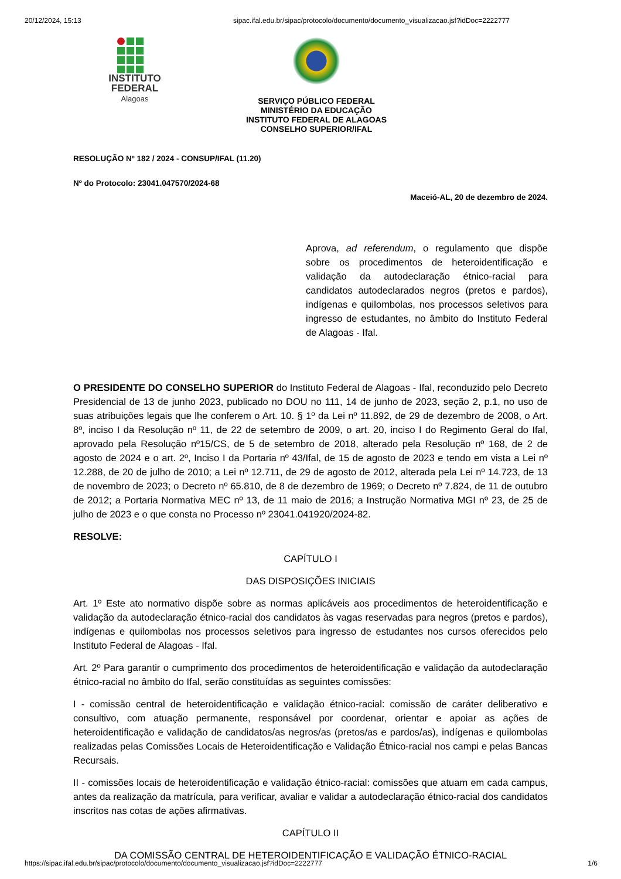20/12/2024, 15:13 sipac.ifal.edu.br/sipac/protocolo/documento/documento_visualizacao.jsf?idDoc=2222777
INSTITUTO
FEDERAL
Alagoas
SERVIÇO PÚBLICO FEDERAL
MINISTÉRIO DA EDUCAÇÃO
INSTITUTO FEDERAL DE ALAGOAS
CONSELHO SUPERIOR/IFAL
RESOLUÇÃO Nº 182 / 2024 - CONSUP/IFAL (11.20)
Nº do Protocolo: 23041.047570/2024-68
Maceió-AL, 20 de dezembro de 2024.
Aprova, ad referendum, o regulamento que dispõe sobre os procedimentos de heteroidentificação e validação da autodeclaração étnico-racial para candidatos autodeclarados negros (pretos e pardos), indígenas e quilombolas, nos processos seletivos para ingresso de estudantes, no âmbito do Instituto Federal de Alagoas - Ifal.
O PRESIDENTE DO CONSELHO SUPERIOR do Instituto Federal de Alagoas - Ifal, reconduzido pelo Decreto Presidencial de 13 de junho 2023, publicado no DOU no 111, 14 de junho de 2023, seção 2, p.1, no uso de suas atribuições legais que lhe conferem o Art. 10. § 1º da Lei nº 11.892, de 29 de dezembro de 2008, o Art. 8º, inciso I da Resolução nº 11, de 22 de setembro de 2009, o art. 20, inciso I do Regimento Geral do Ifal, aprovado pela Resolução nº15/CS, de 5 de setembro de 2018, alterado pela Resolução nº 168, de 2 de agosto de 2024 e o art. 2º, Inciso I da Portaria nº 43/Ifal, de 15 de agosto de 2023 e tendo em vista a Lei nº 12.288, de 20 de julho de 2010; a Lei nº 12.711, de 29 de agosto de 2012, alterada pela Lei nº 14.723, de 13 de novembro de 2023; o Decreto nº 65.810, de 8 de dezembro de 1969; o Decreto nº 7.824, de 11 de outubro de 2012; a Portaria Normativa MEC nº 13, de 11 maio de 2016; a Instrução Normativa MGI nº 23, de 25 de julho de 2023 e o que consta no Processo nº 23041.041920/2024-82.
RESOLVE:
CAPÍTULO I
DAS DISPOSIÇÕES INICIAIS
Art. 1º Este ato normativo dispõe sobre as normas aplicáveis aos procedimentos de heteroidentificação e validação da autodeclaração étnico-racial dos candidatos às vagas reservadas para negros (pretos e pardos), indígenas e quilombolas nos processos seletivos para ingresso de estudantes nos cursos oferecidos pelo Instituto Federal de Alagoas - Ifal.
Art. 2º Para garantir o cumprimento dos procedimentos de heteroidentificação e validação da autodeclaração étnico-racial no âmbito do Ifal, serão constituídas as seguintes comissões:
I - comissão central de heteroidentificação e validação étnico-racial: comissão de caráter deliberativo e consultivo, com atuação permanente, responsável por coordenar, orientar e apoiar as ações de heteroidentificação e validação de candidatos/as negros/as (pretos/as e pardos/as), indígenas e quilombolas realizadas pelas Comissões Locais de Heteroidentificação e Validação Étnico-racial nos campi e pelas Bancas Recursais.
II - comissões locais de heteroidentificação e validação étnico-racial: comissões que atuam em cada campus, antes da realização da matrícula, para verificar, avaliar e validar a autodeclaração étnico-racial dos candidatos inscritos nas cotas de ações afirmativas.
CAPÍTULO II
DA COMISSÃO CENTRAL DE HETEROIDENTIFICAÇÃO E VALIDAÇÃO ÉTNICO-RACIAL
https://sipac.ifal.edu.br/sipac/protocolo/documento/documento_visualizacao.jsf?idDoc=2222777 1/6